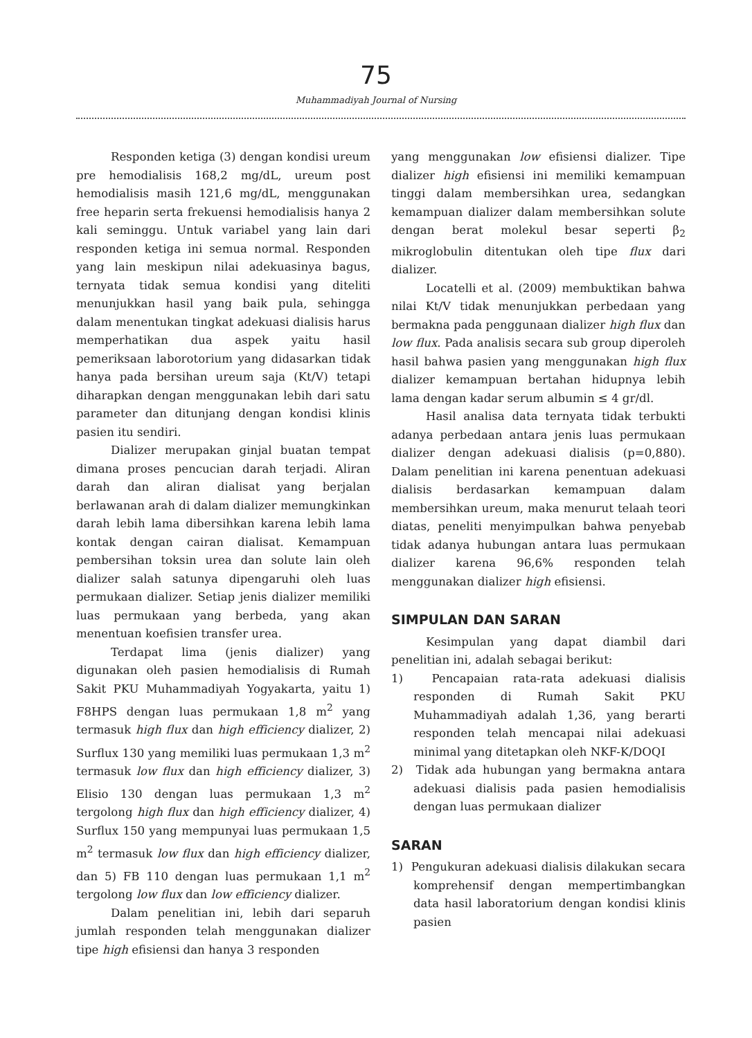75
Muhammadiyah Journal of Nursing
Responden ketiga (3) dengan kondisi ureum pre hemodialisis 168,2 mg/dL, ureum post hemodialisis masih 121,6 mg/dL, menggunakan free heparin serta frekuensi hemodialisis hanya 2 kali seminggu. Untuk variabel yang lain dari responden ketiga ini semua normal. Responden yang lain meskipun nilai adekuasinya bagus, ternyata tidak semua kondisi yang diteliti menunjukkan hasil yang baik pula, sehingga dalam menentukan tingkat adekuasi dialisis harus memperhatikan dua aspek yaitu hasil pemeriksaan laborotorium yang didasarkan tidak hanya pada bersihan ureum saja (Kt/V) tetapi diharapkan dengan menggunakan lebih dari satu parameter dan ditunjang dengan kondisi klinis pasien itu sendiri.
Dializer merupakan ginjal buatan tempat dimana proses pencucian darah terjadi. Aliran darah dan aliran dialisat yang berjalan berlawanan arah di dalam dializer memungkinkan darah lebih lama dibersihkan karena lebih lama kontak dengan cairan dialisat. Kemampuan pembersihan toksin urea dan solute lain oleh dializer salah satunya dipengaruhi oleh luas permukaan dializer. Setiap jenis dializer memiliki luas permukaan yang berbeda, yang akan menentuan koefisien transfer urea.
Terdapat lima (jenis dializer) yang digunakan oleh pasien hemodialisis di Rumah Sakit PKU Muhammadiyah Yogyakarta, yaitu 1) F8HPS dengan luas permukaan 1,8 m<sup>2</sup> yang termasuk high flux dan high efficiency dializer, 2) Surflux 130 yang memiliki luas permukaan 1,3 m<sup>2</sup> termasuk low flux dan high efficiency dializer, 3) Elisio 130 dengan luas permukaan 1,3 m<sup>2</sup> tergolong high flux dan high efficiency dializer, 4) Surflux 150 yang mempunyai luas permukaan 1,5 m<sup>2</sup> termasuk low flux dan high efficiency dializer, dan 5) FB 110 dengan luas permukaan 1,1 m<sup>2</sup> tergolong low flux dan low efficiency dializer.
Dalam penelitian ini, lebih dari separuh jumlah responden telah menggunakan dializer tipe high efisiensi dan hanya 3 responden
yang menggunakan low efisiensi dializer. Tipe dializer high efisiensi ini memiliki kemampuan tinggi dalam membersihkan urea, sedangkan kemampuan dializer dalam membersihkan solute dengan berat molekul besar seperti β<sub>2</sub> mikroglobulin ditentukan oleh tipe flux dari dializer.
Locatelli et al. (2009) membuktikan bahwa nilai Kt/V tidak menunjukkan perbedaan yang bermakna pada penggunaan dializer high flux dan low flux. Pada analisis secara sub group diperoleh hasil bahwa pasien yang menggunakan high flux dializer kemampuan bertahan hidupnya lebih lama dengan kadar serum albumin ≤ 4 gr/dl.
Hasil analisa data ternyata tidak terbukti adanya perbedaan antara jenis luas permukaan dializer dengan adekuasi dialisis (p=0,880). Dalam penelitian ini karena penentuan adekuasi dialisis berdasarkan kemampuan dalam membersihkan ureum, maka menurut telaah teori diatas, peneliti menyimpulkan bahwa penyebab tidak adanya hubungan antara luas permukaan dializer karena 96,6% responden telah menggunakan dializer high efisiensi.
SIMPULAN DAN SARAN
Kesimpulan yang dapat diambil dari penelitian ini, adalah sebagai berikut:
1) Pencapaian rata-rata adekuasi dialisis responden di Rumah Sakit PKU Muhammadiyah adalah 1,36, yang berarti responden telah mencapai nilai adekuasi minimal yang ditetapkan oleh NKF-K/DOQI
2) Tidak ada hubungan yang bermakna antara adekuasi dialisis pada pasien hemodialisis dengan luas permukaan dializer
SARAN
1) Pengukuran adekuasi dialisis dilakukan secara komprehensif dengan mempertimbangkan data hasil laboratorium dengan kondisi klinis pasien